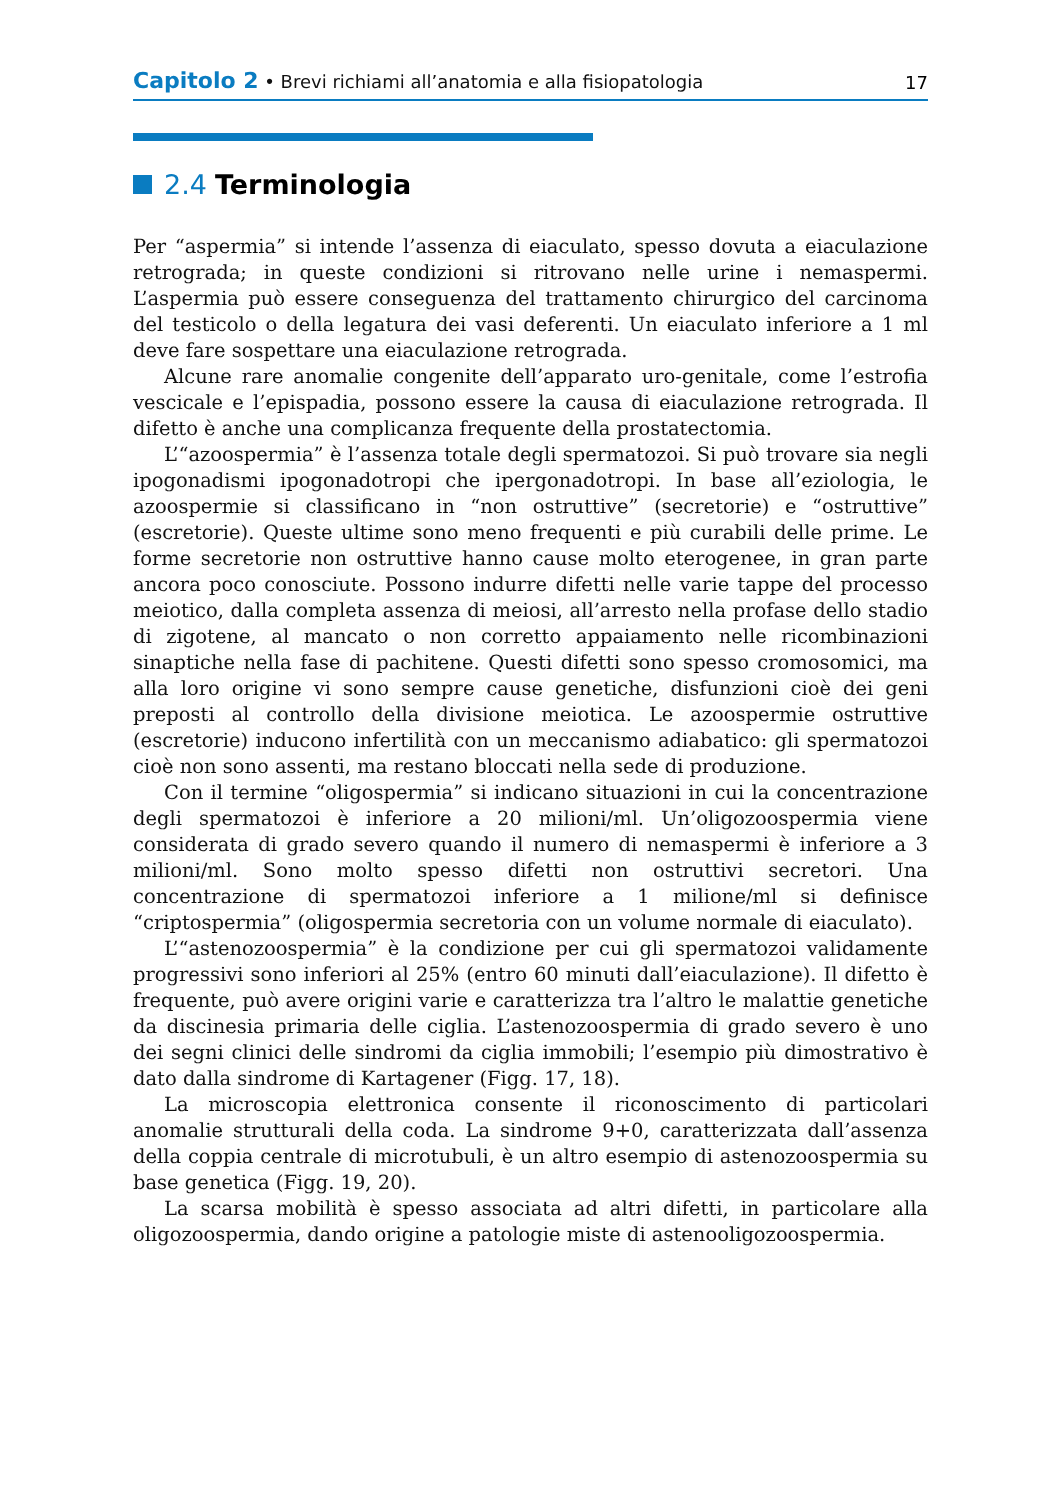Capitolo 2 • Brevi richiami all’anatomia e alla fisiopatologia 17
2.4 Terminologia
Per “aspermia” si intende l’assenza di eiaculato, spesso dovuta a eiaculazione retrograda; in queste condizioni si ritrovano nelle urine i nemaspermi. L’aspermia può essere conseguenza del trattamento chirurgico del carcinoma del testicolo o della legatura dei vasi deferenti. Un eiaculato inferiore a 1 ml deve fare sospettare una eiaculazione retrograda.
Alcune rare anomalie congenite dell’apparato uro-genitale, come l’estrofia vescicale e l’epispadia, possono essere la causa di eiaculazione retrograda. Il difetto è anche una complicanza frequente della prostatectomia.
L’“azoospermia” è l’assenza totale degli spermatozoi. Si può trovare sia negli ipogonadismi ipogonadotropi che ipergonadotropi. In base all’eziologia, le azoospermie si classificano in “non ostruttive” (secretorie) e “ostruttive” (escretorie). Queste ultime sono meno frequenti e più curabili delle prime. Le forme secretorie non ostruttive hanno cause molto eterogenee, in gran parte ancora poco conosciute. Possono indurre difetti nelle varie tappe del processo meiotico, dalla completa assenza di meiosi, all’arresto nella profase dello stadio di zigotene, al mancato o non corretto appaiamento nelle ricombinazioni sinaptiche nella fase di pachitene. Questi difetti sono spesso cromosomici, ma alla loro origine vi sono sempre cause genetiche, disfunzioni cioè dei geni preposti al controllo della divisione meiotica. Le azoospermie ostruttive (escretorie) inducono infertilità con un meccanismo adiabatico: gli spermatozoi cioè non sono assenti, ma restano bloccati nella sede di produzione.
Con il termine “oligospermia” si indicano situazioni in cui la concentrazione degli spermatozoi è inferiore a 20 milioni/ml. Un’oligozoospermia viene considerata di grado severo quando il numero di nemaspermi è inferiore a 3 milioni/ml. Sono molto spesso difetti non ostruttivi secretori. Una concentrazione di spermatozoi inferiore a 1 milione/ml si definisce “criptospermia” (oligospermia secretoria con un volume normale di eiaculato).
L’“astenozoospermia” è la condizione per cui gli spermatozoi validamente progressivi sono inferiori al 25% (entro 60 minuti dall’eiaculazione). Il difetto è frequente, può avere origini varie e caratterizza tra l’altro le malattie genetiche da discinesia primaria delle ciglia. L’astenozoospermia di grado severo è uno dei segni clinici delle sindromi da ciglia immobili; l’esempio più dimostrativo è dato dalla sindrome di Kartagener (Figg. 17, 18).
La microscopia elettronica consente il riconoscimento di particolari anomalie strutturali della coda. La sindrome 9+0, caratterizzata dall’assenza della coppia centrale di microtubuli, è un altro esempio di astenozoospermia su base genetica (Figg. 19, 20).
La scarsa mobilità è spesso associata ad altri difetti, in particolare alla oligozoospermia, dando origine a patologie miste di astenooligozoospermia.